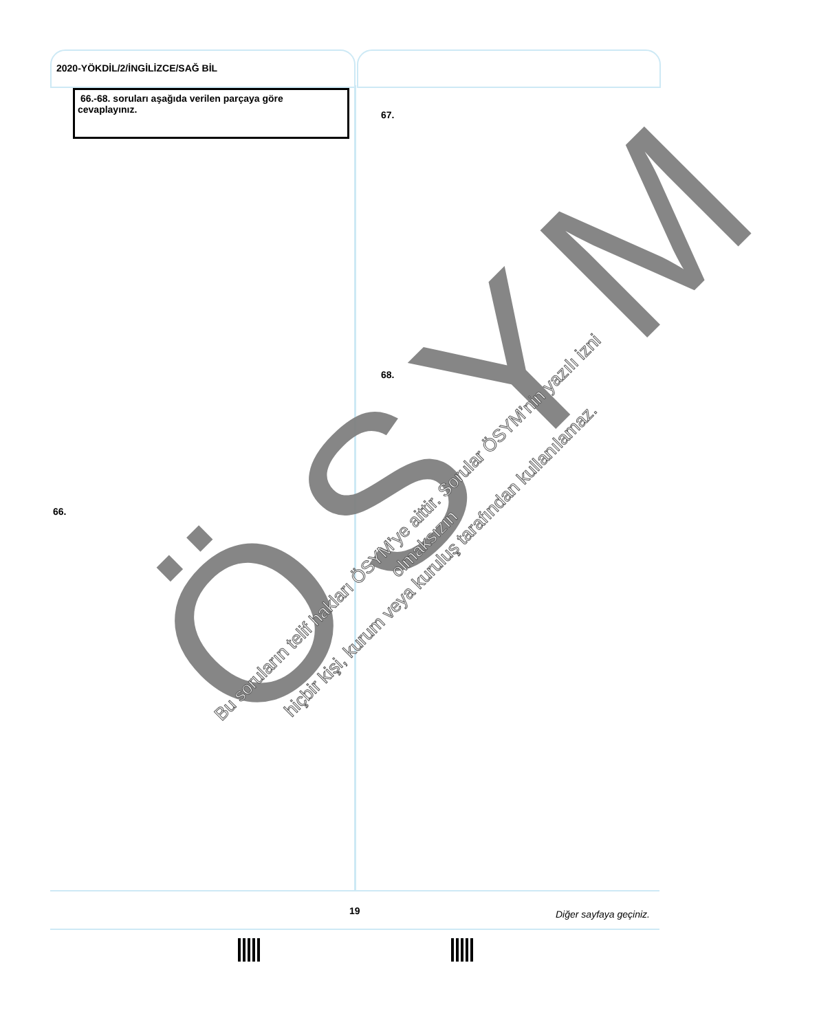2020-YÖKDİL/2/İNGİLİZCE/SAĞ BİL
66.-68. soruları aşağıda verilen parçaya göre cevaplayınız.
67.
68.
66. ÖSYM
Bu soruların telif hakları ÖSYM’ye aittir. Sorular ÖSYM’nin yazılı izni olmaksızın
hiçbir kişi, kurum veya kuruluş tarafından kullanılamaz.
19 Diğer sayfaya geçiniz.